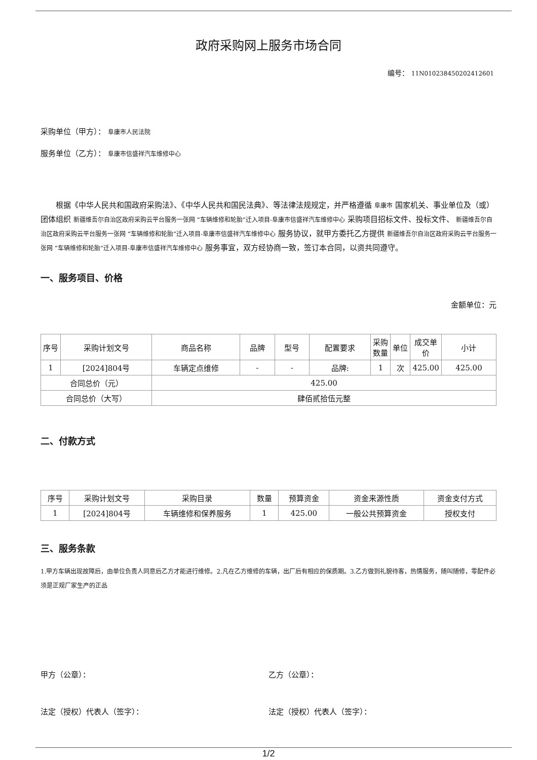政府采购网上服务市场合同
编号： 11N010238450202412601
采购单位（甲方）： 阜康市人民法院
服务单位（乙方）： 阜康市信盛祥汽车维修中心
根据《中华人民共和国政府采购法》、《中华人民共和国民法典》、等法律法规规定，并严格遵循 阜康市 国家机关、事业单位及（或）团体组织 新疆维吾尔自治区政府采购云平台服务一张网 “车辆维修和轮胎”迁入项目-阜康市信盛祥汽车维修中心 采购项目招标文件、投标文件、 新疆维吾尔自治区政府采购云平台服务一张网 “车辆维修和轮胎”迁入项目-阜康市信盛祥汽车维修中心 服务协议，就甲方委托乙方提供 新疆维吾尔自治区政府采购云平台服务一张网 “车辆维修和轮胎”迁入项目-阜康市信盛祥汽车维修中心 服务事宜，双方经协商一致，签订本合同，以资共同遵守。
一、服务项目、价格
金额单位：元
| 序号 | 采购计划文号 | 商品名称 | 品牌 | 型号 | 配置要求 | 采购数量 | 单位 | 成交单价 | 小计 |
| --- | --- | --- | --- | --- | --- | --- | --- | --- | --- |
| 1 | [2024]804号 | 车辆定点维修 | - | - | 品牌: | 1 | 次 | 425.00 | 425.00 |
| 合同总价（元） | | 425.00 | | | | | | | |
| 合同总价（大写） | | 肆佰贰拾伍元整 | | | | | | | |
二、付款方式
| 序号 | 采购计划文号 | 采购目录 | 数量 | 预算资金 | 资金来源性质 | 资金支付方式 |
| --- | --- | --- | --- | --- | --- | --- |
| 1 | [2024]804号 | 车辆维修和保养服务 | 1 | 425.00 | 一般公共预算资金 | 授权支付 |
三、服务条款
1.甲方车辆出现故障后，由单位负责人同意后乙方才能进行维修。2.凡在乙方维修的车辆，出厂后有相应的保质期。3.乙方做到礼貌待客，热情服务，随叫随修，零配件必须是正规厂家生产的正品
甲方（公章）： 乙方（公章）：
法定（授权）代表人（签字）： 法定（授权）代表人（签字）：
1/2